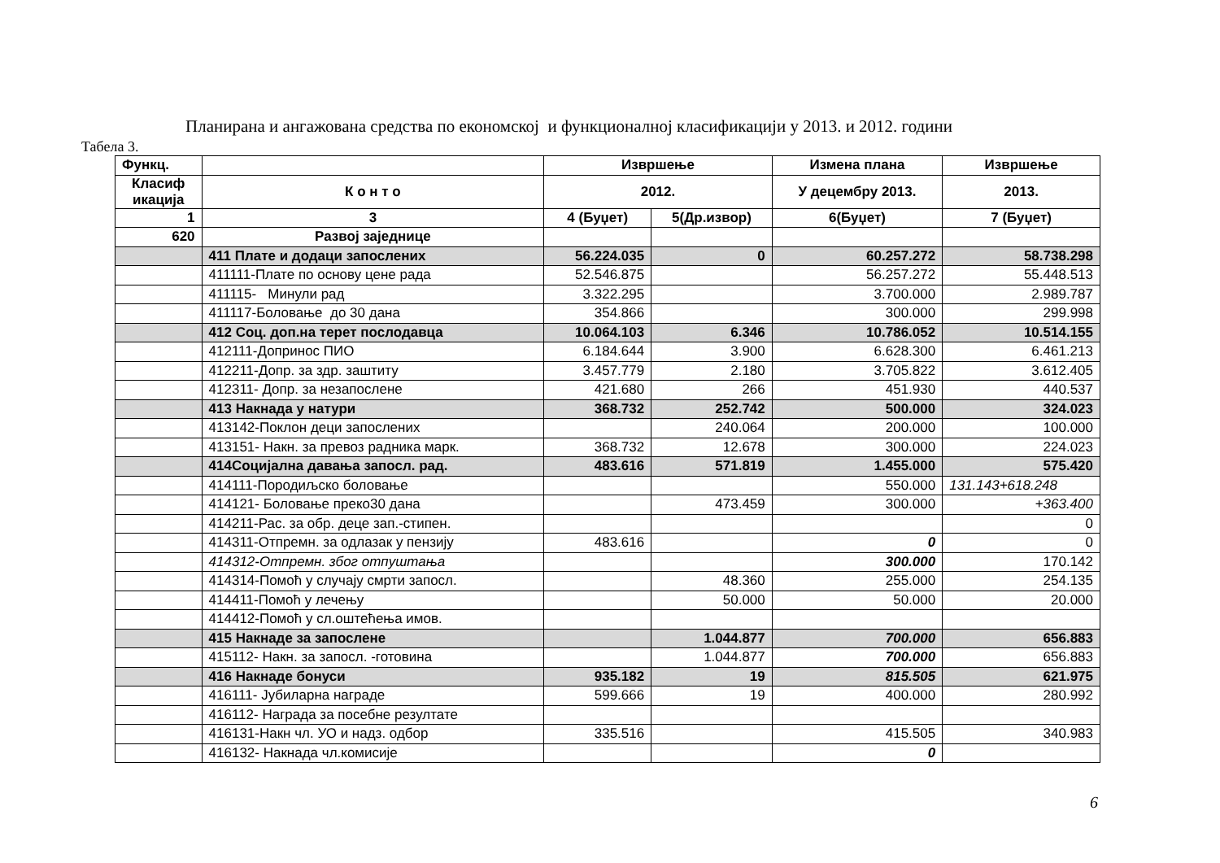Планирана и ангажована средства по економској и функционалној класификацији у 2013. и 2012. години
Табела 3.
| Функц. | | Извршење | | Измена плана | Извршење |
| --- | --- | --- | --- | --- | --- |
| Класиф икација | К о н т о | 2012. | | У децембру 2013. | 2013. |
| 1 | 3 | 4 (Буџет) | 5(Др.извор) | 6(Буџет) | 7 (Буџет) |
| 620 | Развој заједнице | | | | |
| | 411 Плате и додаци запослених | 56.224.035 | 0 | 60.257.272 | 58.738.298 |
| | 411111-Плате по основу цене рада | 52.546.875 | | 56.257.272 | 55.448.513 |
| | 411115- Минули рад | 3.322.295 | | 3.700.000 | 2.989.787 |
| | 411117-Боловање до 30 дана | 354.866 | | 300.000 | 299.998 |
| | 412 Соц. доп.на терет послодавца | 10.064.103 | 6.346 | 10.786.052 | 10.514.155 |
| | 412111-Допринос ПИО | 6.184.644 | 3.900 | 6.628.300 | 6.461.213 |
| | 412211-Допр. за здр. заштиту | 3.457.779 | 2.180 | 3.705.822 | 3.612.405 |
| | 412311- Допр. за незапослене | 421.680 | 266 | 451.930 | 440.537 |
| | 413 Накнада у натури | 368.732 | 252.742 | 500.000 | 324.023 |
| | 413142-Поклон деци запослених | | 240.064 | 200.000 | 100.000 |
| | 413151- Накн. за превоз радника марк. | 368.732 | 12.678 | 300.000 | 224.023 |
| | 414Социјална давања запосл. рад. | 483.616 | 571.819 | 1.455.000 | 575.420 |
| | 414111-Породиљско боловање | | | 550.000 | 131.143+618.248 |
| | 414121- Боловање преко30 дана | | 473.459 | 300.000 | +363.400 |
| | 414211-Рас. за обр. деце зап.-стипен. | | | | 0 |
| | 414311-Отпремн. за одлазак у пензију | 483.616 | | 0 | 0 |
| | 414312-Отпремн. због отпуштања | | | 300.000 | 170.142 |
| | 414314-Помоћ у случају смрти запосл. | | 48.360 | 255.000 | 254.135 |
| | 414411-Помоћ у лечењу | | 50.000 | 50.000 | 20.000 |
| | 414412-Помоћ у сл.оштећења имов. | | | | |
| | 415 Накнаде за запослене | | 1.044.877 | 700.000 | 656.883 |
| | 415112- Накн. за запосл. -готовина | | 1.044.877 | 700.000 | 656.883 |
| | 416 Накнаде бонуси | 935.182 | 19 | 815.505 | 621.975 |
| | 416111- Јубиларна награде | 599.666 | 19 | 400.000 | 280.992 |
| | 416112- Награда за посебне резултате | | | | |
| | 416131-Накн чл. УО и надз. одбор | 335.516 | | 415.505 | 340.983 |
| | 416132- Накнада чл.комисије | | | 0 | |
6